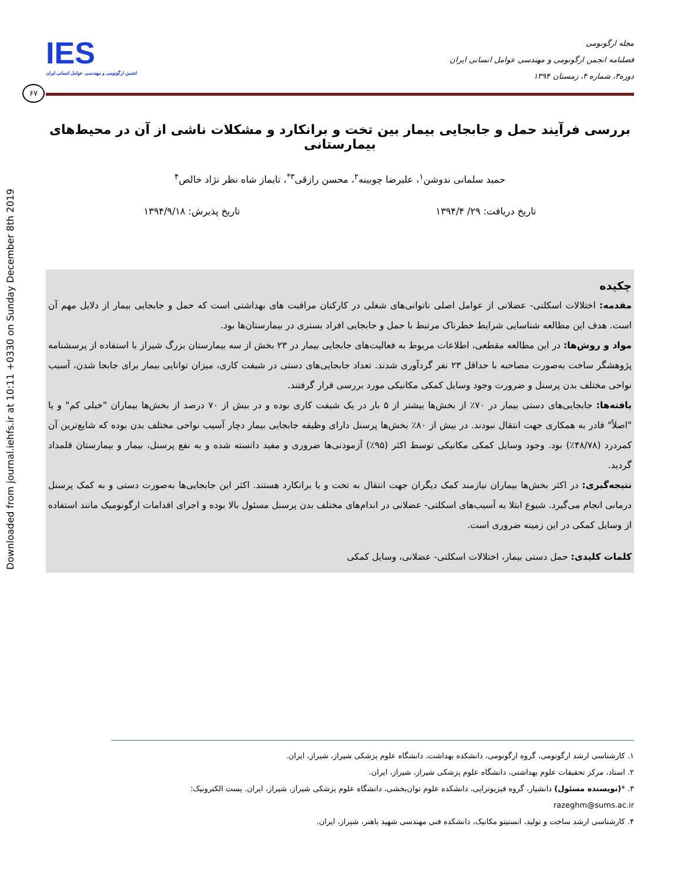Downloaded from journal.iehfs.ir at 10:11 +0330 on Sunday December 8th 2019
مجله ارگونومی
فصلنامه انجمن ارگونومی و مهندسی عوامل انسانی ایران
دوره۳، شماره ۴، زمستان ۱۳۹۴
IES
انجمن ارگونومی و مهندسی عوامل انسانی ایران
۶۷
بررسی فرآیند حمل و جابجایی بیمار بین تخت و برانکارد و مشکلات ناشی از آن در محیط‌های بیمارستانی
حمید سلمانی ندوشن<sup>۱</sup>، علیرضا چوبینه<sup>۲</sup>، محسن رازقی<sup>۳*</sup>، تایماز شاه نظر نژاد خالص<sup>۴</sup>
تاریخ دریافت: ۲۹/ ۱۳۹۴/۴ تاریخ پذیرش: ۱۳۹۴/۹/۱۸
چکیده
مقدمه: اختلالات اسکلتی- عضلانی از عوامل اصلی ناتوانی‌های شغلی در کارکنان مراقبت های بهداشتی است که حمل و جابجایی بیمار از دلایل مهم آن است. هدف این مطالعه شناسایی شرایط خطرناک مرتبط با حمل و جابجایی افراد بستری در بیمارستان‌ها بود.
مواد و روش‌ها: در این مطالعه مقطعی، اطلاعات مربوط به فعالیت‌های جابجایی بیمار در ۲۳ بخش از سه بیمارستان بزرگ شیراز با استفاده از پرسشنامه پژوهشگر ساخت به‌صورت مصاحبه با حداقل ۲۳ نفر گردآوری شدند. تعداد جابجایی‌های دستی در شیفت کاری، میزان توانایی بیمار برای جابجا شدن، آسیب نواحی مختلف بدن پرسنل و ضرورت وجود وسایل کمکی مکانیکی مورد بررسی قرار گرفتند.
یافته‌ها: جابجایی‌های دستی بیمار در ۷۰٪ از بخش‌ها بیشتر از ۵ بار در یک شیفت کاری بوده و در بیش از ۷۰ درصد از بخش‌ها بیماران "خیلی کم" و یا "اصلاً" قادر به همکاری جهت انتقال نبودند. در بیش از ۸۰٪ بخش‌ها پرسنل دارای وظیفه جابجایی بیمار دچار آسیب نواحی مختلف بدن بوده که شایع‌ترین آن کمردرد (۴۸/۷۸٪) بود. وجود وسایل کمکی مکانیکی توسط اکثر (۹۵٪) آزمودنی‌ها ضروری و مفید دانسته شده و به نفع پرسنل، بیمار و بیمارستان قلمداد گردید.
نتیجه‌گیری: در اکثر بخش‌ها بیماران نیازمند کمک دیگران جهت انتقال به تخت و یا برانکارد هستند. اکثر این جابجایی‌ها به‌صورت دستی و به کمک پرسنل درمانی انجام می‌گیرد. شیوع ابتلا به آسیب‌های اسکلتی- عضلانی در اندام‌های مختلف بدن پرسنل مسئول بالا بوده و اجرای اقدامات ارگونومیک مانند استفاده از وسایل کمکی در این زمینه ضروری است.
کلمات کلیدی: حمل دستی بیمار، اختلالات اسکلتی- عضلانی، وسایل کمکی
۱. کارشناسی ارشد ارگونومی، گروه ارگونومی، دانشکده بهداشت، دانشگاه علوم پزشکی شیراز، شیراز، ایران.
۲. استاد، مرکز تحقیقات علوم بهداشتی، دانشگاه علوم پزشکی شیراز، شیراز، ایران.
۳. *(نویسنده مسئول) دانشیار، گروه فیزیوتراپی، دانشکده علوم توان‌بخشی، دانشگاه علوم پزشکی شیراز، شیراز، ایران. پست الکترونیک: razeghm@sums.ac.ir
۴. کارشناسی ارشد ساخت و تولید، انستیتو مکانیک، دانشکده فنی مهندسی شهید باهنر، شیراز، ایران.